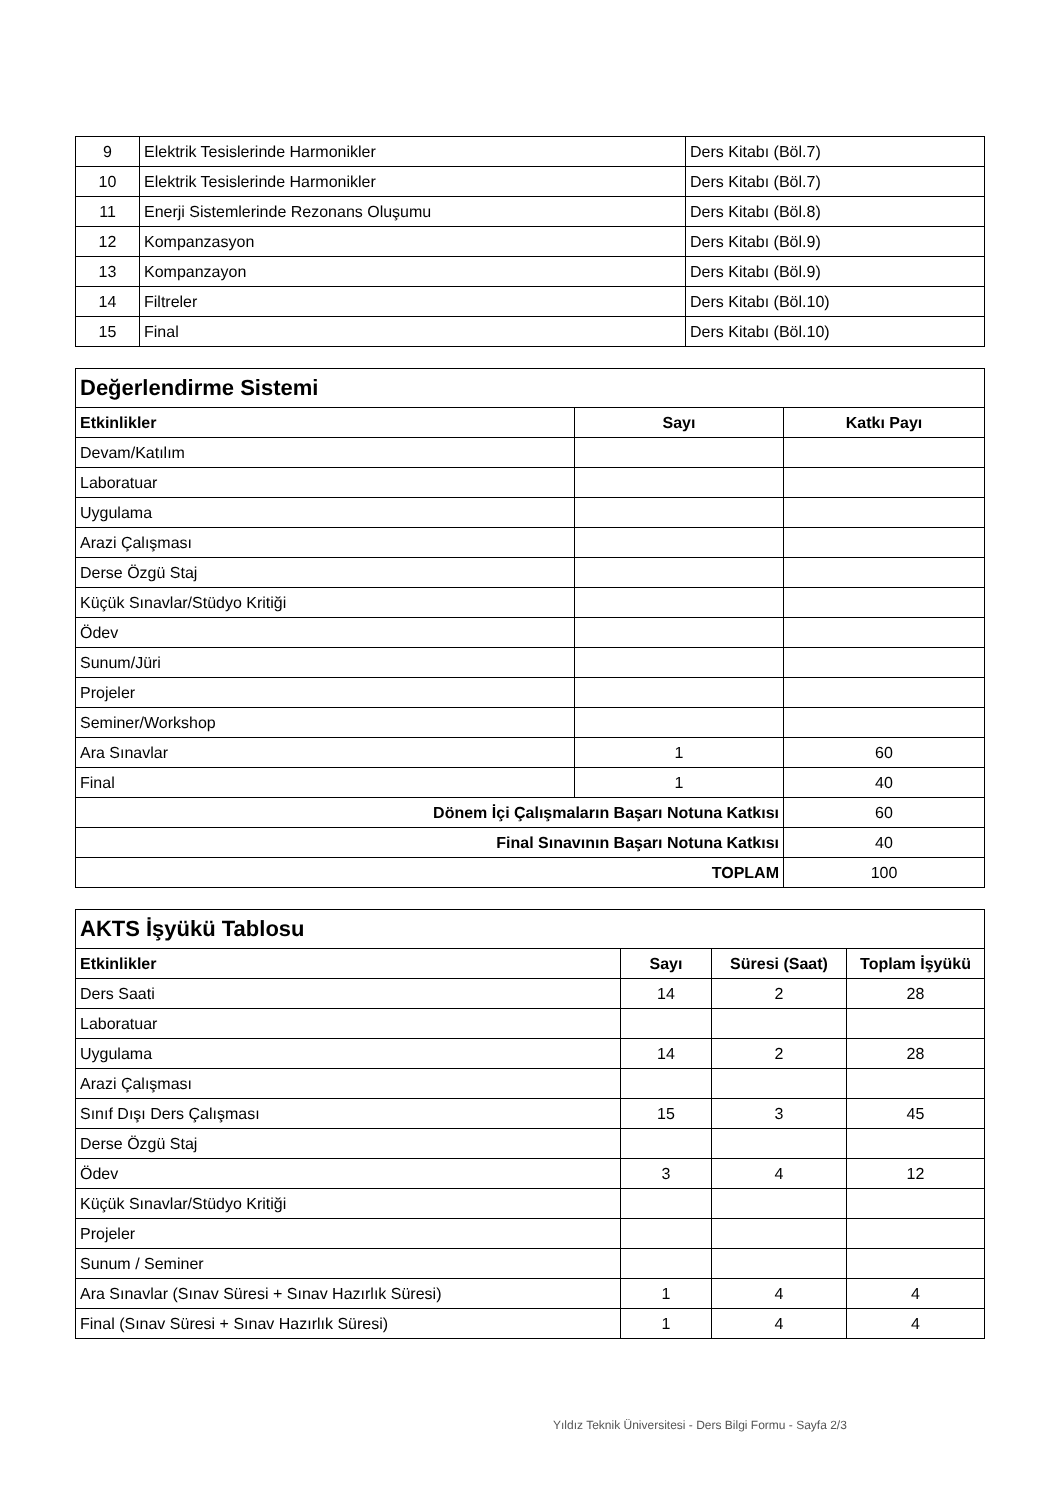| 9 | Elektrik Tesislerinde Harmonikler | Ders Kitabı (Böl.7) |
| 10 | Elektrik Tesislerinde Harmonikler | Ders Kitabı (Böl.7) |
| 11 | Enerji Sistemlerinde Rezonans Oluşumu | Ders Kitabı (Böl.8) |
| 12 | Kompanzasyon | Ders Kitabı (Böl.9) |
| 13 | Kompanzayon | Ders Kitabı (Böl.9) |
| 14 | Filtreler | Ders Kitabı (Böl.10) |
| 15 | Final | Ders Kitabı (Böl.10) |
| Değerlendirme Sistemi | | |
| Etkinlikler | Sayı | Katkı Payı |
| Devam/Katılım | | |
| Laboratuar | | |
| Uygulama | | |
| Arazi Çalışması | | |
| Derse Özgü Staj | | |
| Küçük Sınavlar/Stüdyo Kritiği | | |
| Ödev | | |
| Sunum/Jüri | | |
| Projeler | | |
| Seminer/Workshop | | |
| Ara Sınavlar | 1 | 60 |
| Final | 1 | 40 |
| Dönem İçi Çalışmaların Başarı Notuna Katkısı | | 60 |
| Final Sınavının Başarı Notuna Katkısı | | 40 |
| TOPLAM | | 100 |
| AKTS İşyükü Tablosu | | | |
| Etkinlikler | Sayı | Süresi (Saat) | Toplam İşyükü |
| Ders Saati | 14 | 2 | 28 |
| Laboratuar | | | |
| Uygulama | 14 | 2 | 28 |
| Arazi Çalışması | | | |
| Sınıf Dışı Ders Çalışması | 15 | 3 | 45 |
| Derse Özgü Staj | | | |
| Ödev | 3 | 4 | 12 |
| Küçük Sınavlar/Stüdyo Kritiği | | | |
| Projeler | | | |
| Sunum / Seminer | | | |
| Ara Sınavlar (Sınav Süresi + Sınav Hazırlık Süresi) | 1 | 4 | 4 |
| Final (Sınav Süresi + Sınav Hazırlık Süresi) | 1 | 4 | 4 |
Yıldız Teknik Üniversitesi - Ders Bilgi Formu - Sayfa 2/3